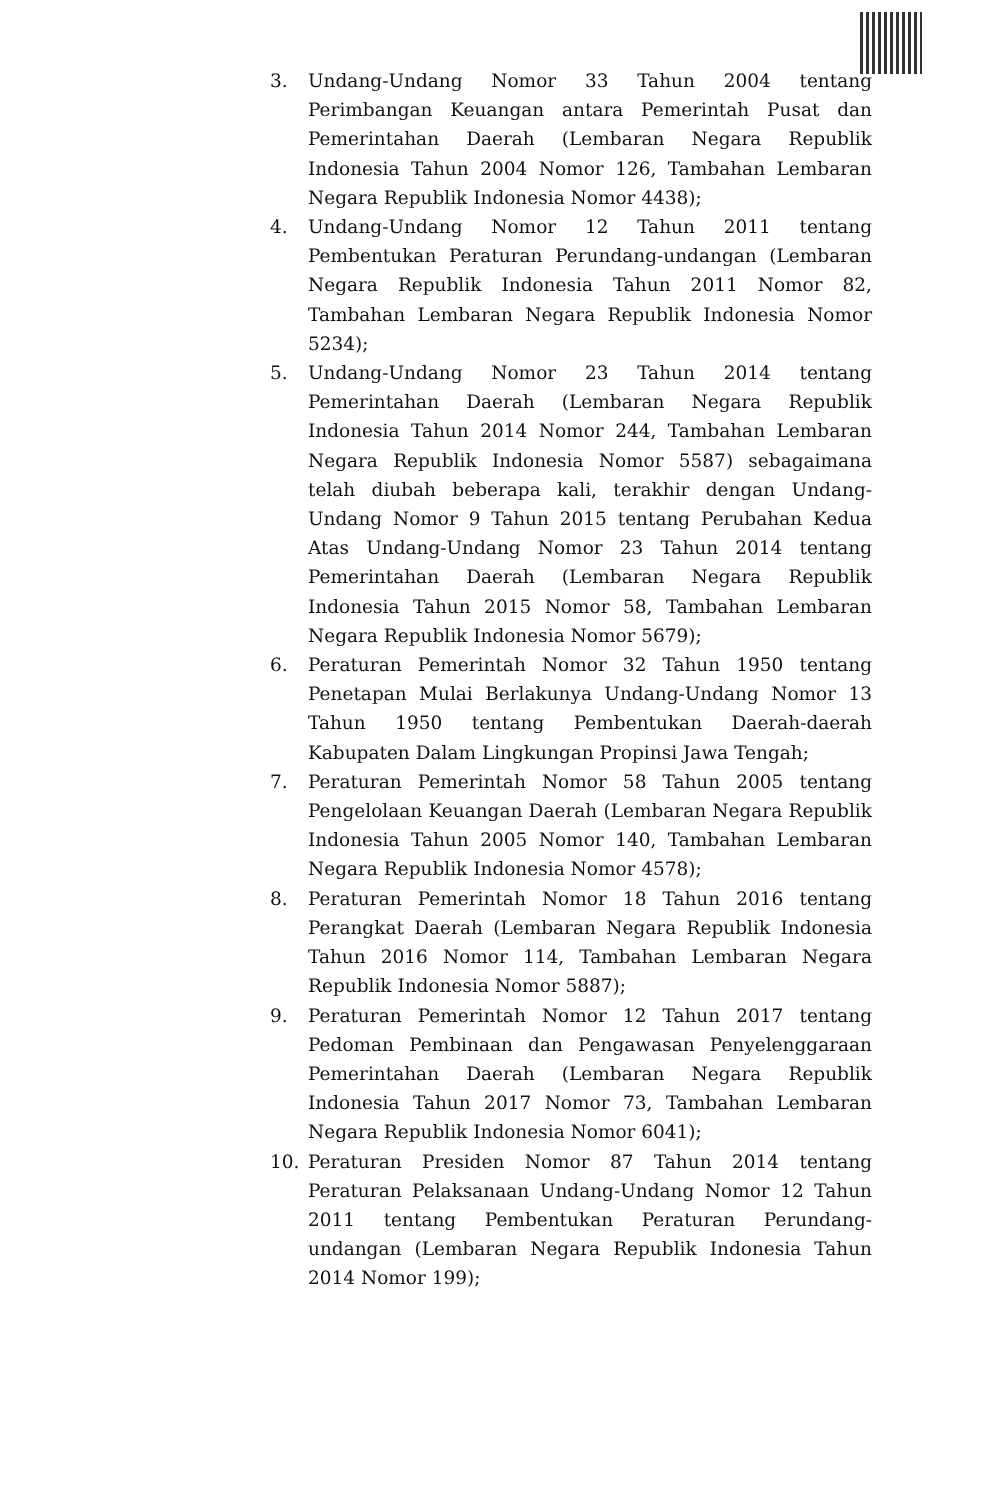3. Undang-Undang Nomor 33 Tahun 2004 tentang Perimbangan Keuangan antara Pemerintah Pusat dan Pemerintahan Daerah (Lembaran Negara Republik Indonesia Tahun 2004 Nomor 126, Tambahan Lembaran Negara Republik Indonesia Nomor 4438);
4. Undang-Undang Nomor 12 Tahun 2011 tentang Pembentukan Peraturan Perundang-undangan (Lembaran Negara Republik Indonesia Tahun 2011 Nomor 82, Tambahan Lembaran Negara Republik Indonesia Nomor 5234);
5. Undang-Undang Nomor 23 Tahun 2014 tentang Pemerintahan Daerah (Lembaran Negara Republik Indonesia Tahun 2014 Nomor 244, Tambahan Lembaran Negara Republik Indonesia Nomor 5587) sebagaimana telah diubah beberapa kali, terakhir dengan Undang-Undang Nomor 9 Tahun 2015 tentang Perubahan Kedua Atas Undang-Undang Nomor 23 Tahun 2014 tentang Pemerintahan Daerah (Lembaran Negara Republik Indonesia Tahun 2015 Nomor 58, Tambahan Lembaran Negara Republik Indonesia Nomor 5679);
6. Peraturan Pemerintah Nomor 32 Tahun 1950 tentang Penetapan Mulai Berlakunya Undang-Undang Nomor 13 Tahun 1950 tentang Pembentukan Daerah-daerah Kabupaten Dalam Lingkungan Propinsi Jawa Tengah;
7. Peraturan Pemerintah Nomor 58 Tahun 2005 tentang Pengelolaan Keuangan Daerah (Lembaran Negara Republik Indonesia Tahun 2005 Nomor 140, Tambahan Lembaran Negara Republik Indonesia Nomor 4578);
8. Peraturan Pemerintah Nomor 18 Tahun 2016 tentang Perangkat Daerah (Lembaran Negara Republik Indonesia Tahun 2016 Nomor 114, Tambahan Lembaran Negara Republik Indonesia Nomor 5887);
9. Peraturan Pemerintah Nomor 12 Tahun 2017 tentang Pedoman Pembinaan dan Pengawasan Penyelenggaraan Pemerintahan Daerah (Lembaran Negara Republik Indonesia Tahun 2017 Nomor 73, Tambahan Lembaran Negara Republik Indonesia Nomor 6041);
10. Peraturan Presiden Nomor 87 Tahun 2014 tentang Peraturan Pelaksanaan Undang-Undang Nomor 12 Tahun 2011 tentang Pembentukan Peraturan Perundang-undangan (Lembaran Negara Republik Indonesia Tahun 2014 Nomor 199);